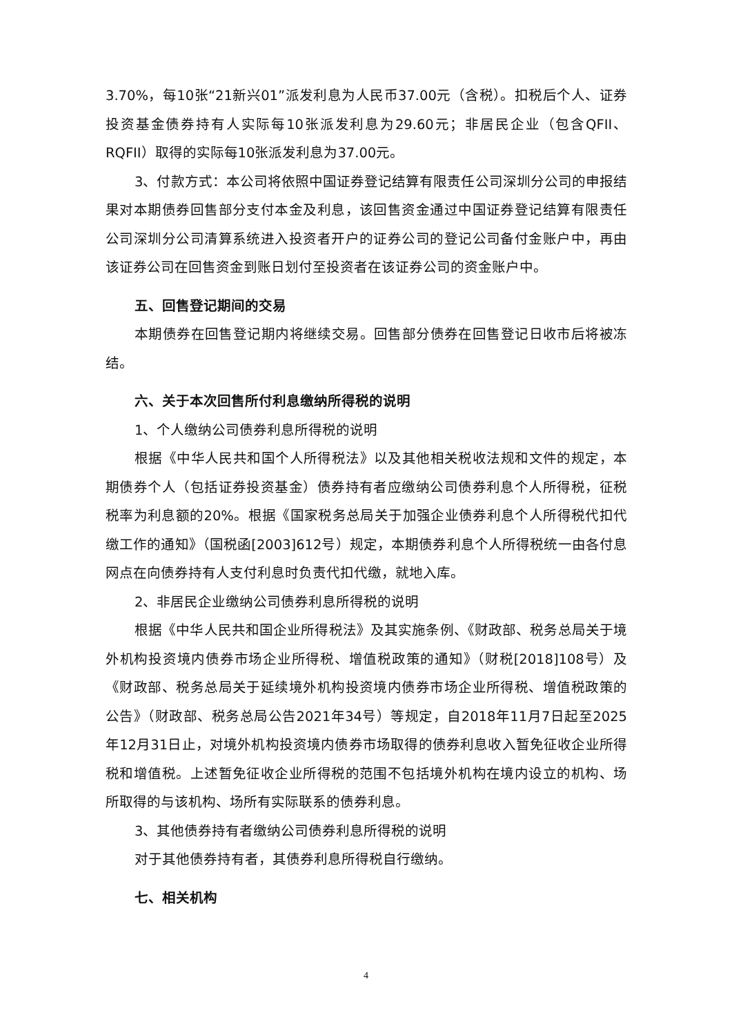3.70%，每10张“21新兴01”派发利息为人民币37.00元（含税）。扣税后个人、证券投资基金债券持有人实际每10张派发利息为29.60元；非居民企业（包含QFII、RQFII）取得的实际每10张派发利息为37.00元。
3、付款方式：本公司将依照中国证券登记结算有限责任公司深圳分公司的申报结果对本期债券回售部分支付本金及利息，该回售资金通过中国证券登记结算有限责任公司深圳分公司清算系统进入投资者开户的证券公司的登记公司备付金账户中，再由该证券公司在回售资金到账日划付至投资者在该证券公司的资金账户中。
五、回售登记期间的交易
本期债券在回售登记期内将继续交易。回售部分债券在回售登记日收市后将被冻结。
六、关于本次回售所付利息缴纳所得税的说明
1、个人缴纳公司债券利息所得税的说明
根据《中华人民共和国个人所得税法》以及其他相关税收法规和文件的规定，本期债券个人（包括证券投资基金）债券持有者应缴纳公司债券利息个人所得税，征税税率为利息额的20%。根据《国家税务总局关于加强企业债券利息个人所得税代扣代缴工作的通知》（国税函[2003]612号）规定，本期债券利息个人所得税统一由各付息网点在向债券持有人支付利息时负责代扣代缴，就地入库。
2、非居民企业缴纳公司债券利息所得税的说明
根据《中华人民共和国企业所得税法》及其实施条例、《财政部、税务总局关于境外机构投资境内债券市场企业所得税、增值税政策的通知》（财税[2018]108号）及《财政部、税务总局关于延续境外机构投资境内债券市场企业所得税、增值税政策的公告》（财政部、税务总局公告2021年34号）等规定，自2018年11月7日起至2025年12月31日止，对境外机构投资境内债券市场取得的债券利息收入暂免征收企业所得税和增值税。上述暂免征收企业所得税的范围不包括境外机构在境内设立的机构、场所取得的与该机构、场所有实际联系的债券利息。
3、其他债券持有者缴纳公司债券利息所得税的说明
对于其他债券持有者，其债券利息所得税自行缴纳。
七、相关机构
4